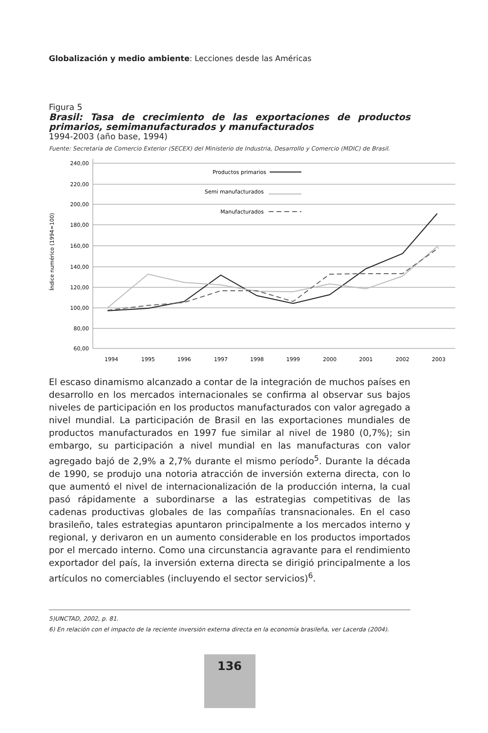Globalización y medio ambiente: Lecciones desde las Américas
Figura 5
Brasil: Tasa de crecimiento de las exportaciones de productos primarios, semimanufacturados y manufacturados
1994-2003 (año base, 1994)
Fuente: Secretaría de Comercio Exterior (SECEX) del Ministerio de Industria, Desarrollo y Comercio (MDIC) de Brasil.
Índice numérico (1994=100)
240,00
220,00
200,00
180,00
160,00
140,00
120,00
100,00
80,00
60,00
1994
1995
1996
1997
1998
1999
2000
2001
2002
2003
Productos primarios
Semi manufacturados
Manufacturados
El escaso dinamismo alcanzado a contar de la integración de muchos países en desarrollo en los mercados internacionales se confirma al observar sus bajos niveles de participación en los productos manufacturados con valor agregado a nivel mundial. La participación de Brasil en las exportaciones mundiales de productos manufacturados en 1997 fue similar al nivel de 1980 (0,7%); sin embargo, su participación a nivel mundial en las manufacturas con valor agregado bajó de 2,9% a 2,7% durante el mismo período<sup>5</sup>. Durante la década de 1990, se produjo una notoria atracción de inversión externa directa, con lo que aumentó el nivel de internacionalización de la producción interna, la cual pasó rápidamente a subordinarse a las estrategias competitivas de las cadenas productivas globales de las compañías transnacionales. En el caso brasileño, tales estrategias apuntaron principalmente a los mercados interno y regional, y derivaron en un aumento considerable en los productos importados por el mercado interno. Como una circunstancia agravante para el rendimiento exportador del país, la inversión externa directa se dirigió principalmente a los artículos no comerciables (incluyendo el sector servicios)<sup>6</sup>.
5)UNCTAD, 2002, p. 81.
6) En relación con el impacto de la reciente inversión externa directa en la economía brasileña, ver Lacerda (2004).
136